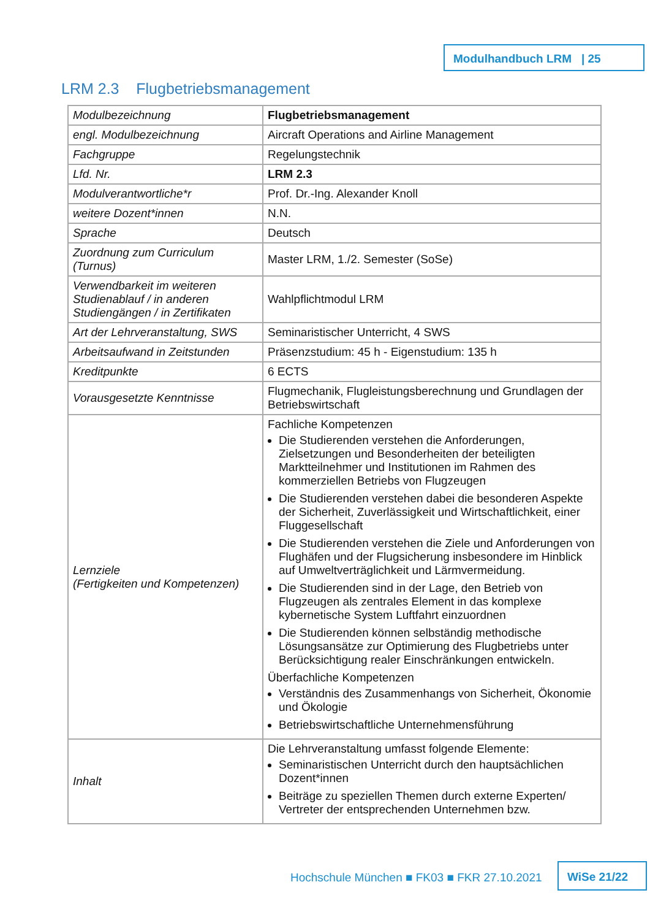Modulhandbuch LRM | 25
LRM 2.3 Flugbetriebsmanagement
| Modulbezeichnung | Flugbetriebsmanagement |
| engl. Modulbezeichnung | Aircraft Operations and Airline Management |
| Fachgruppe | Regelungstechnik |
| Lfd. Nr. | LRM 2.3 |
| Modulverantwortliche*r | Prof. Dr.-Ing. Alexander Knoll |
| weitere Dozent*innen | N.N. |
| Sprache | Deutsch |
| Zuordnung zum Curriculum (Turnus) | Master LRM, 1./2. Semester (SoSe) |
| Verwendbarkeit im weiteren Studienablauf / in anderen Studiengängen / in Zertifikaten | Wahlpflichtmodul LRM |
| Art der Lehrveranstaltung, SWS | Seminaristischer Unterricht, 4 SWS |
| Arbeitsaufwand in Zeitstunden | Präsenzstudium: 45 h - Eigenstudium: 135 h |
| Kreditpunkte | 6 ECTS |
| Vorausgesetzte Kenntnisse | Flugmechanik, Flugleistungsberechnung und Grundlagen der Betriebswirtschaft |
| Lernziele (Fertigkeiten und Kompetenzen) | Fachliche Kompetenzen Die Studierenden verstehen die Anforderungen, Zielsetzungen und Besonderheiten der beteiligten Marktteilnehmer und Institutionen im Rahmen des kommerziellen Betriebs von Flugzeugen Die Studierenden verstehen dabei die besonderen Aspekte der Sicherheit, Zuverlässigkeit und Wirtschaftlichkeit, einer Fluggesellschaft Die Studierenden verstehen die Ziele und Anforderungen von Flughäfen und der Flugsicherung insbesondere im Hinblick auf Umweltverträglichkeit und Lärmvermeidung. Die Studierenden sind in der Lage, den Betrieb von Flugzeugen als zentrales Element in das komplexe kybernetische System Luftfahrt einzuordnen Die Studierenden können selbständig methodische Lösungsansätze zur Optimierung des Flugbetriebs unter Berücksichtigung realer Einschränkungen entwickeln. Überfachliche Kompetenzen Verständnis des Zusammenhangs von Sicherheit, Ökonomie und Ökologie Betriebswirtschaftliche Unternehmensführung |
| Inhalt | Die Lehrveranstaltung umfasst folgende Elemente: Seminaristischen Unterricht durch den hauptsächlichen Dozent*innen Beiträge zu speziellen Themen durch externe Experten/ Vertreter der entsprechenden Unternehmen bzw. |
Hochschule München ■ FK03 ■ FKR 27.10.2021
WiSe 21/22